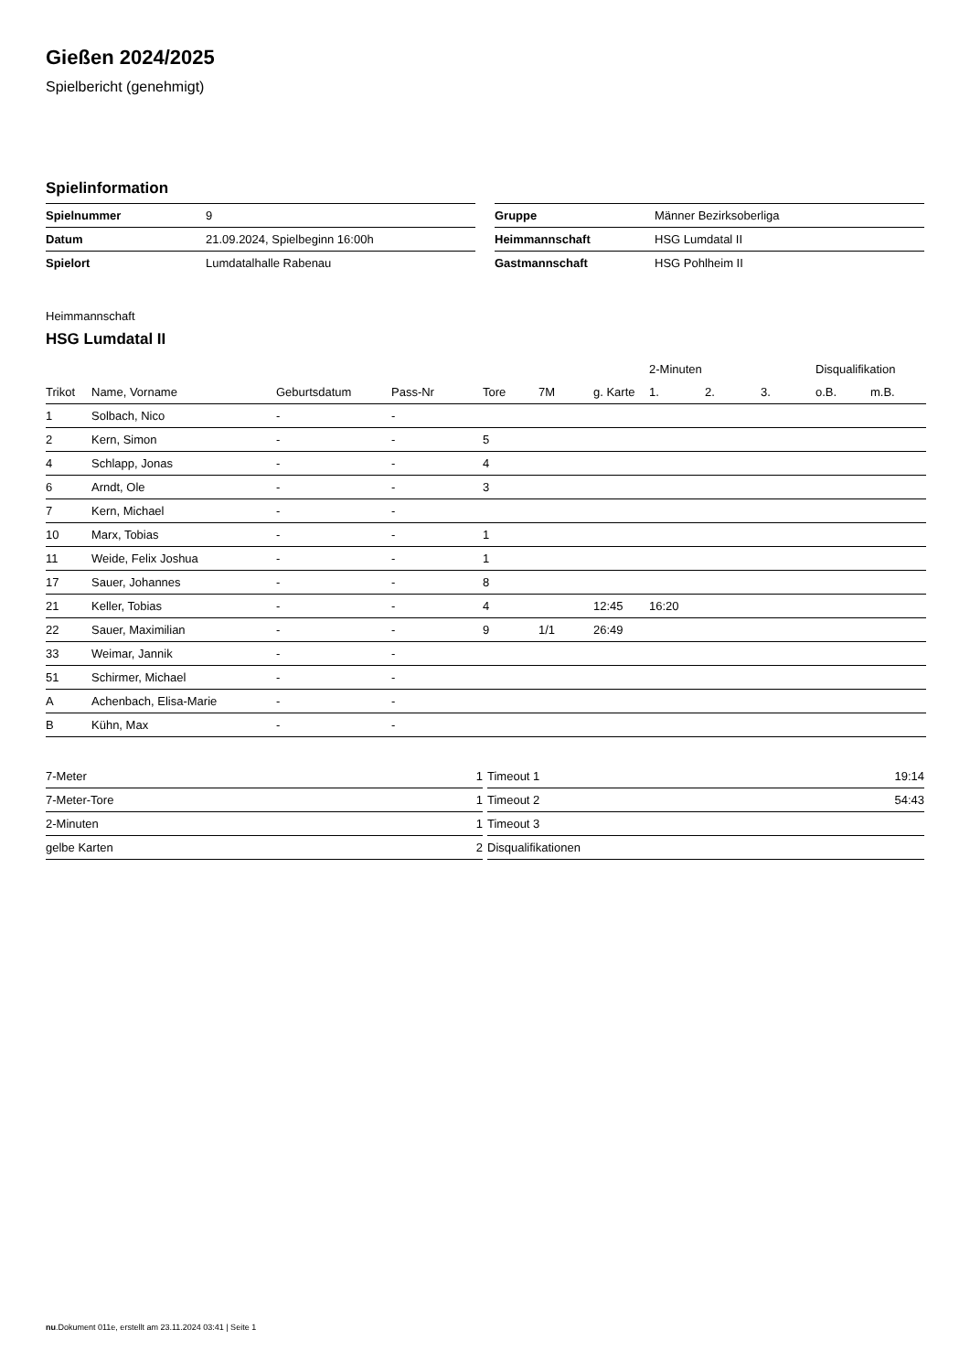Gießen 2024/2025
Spielbericht (genehmigt)
Spielinformation
| Spielnummer | 9 |
| Datum | 21.09.2024, Spielbeginn 16:00h |
| Spielort | Lumdatalhalle Rabenau |
| Gruppe | Männer Bezirksoberliga |
| Heimmannschaft | HSG Lumdatal II |
| Gastmannschaft | HSG Pohlheim II |
Heimmannschaft
HSG Lumdatal II
| | | | | | | | 2-Minuten | | | Disqualifikation | |
| --- | --- | --- | --- | --- | --- | --- | --- | --- | --- | --- | --- |
| Trikot | Name, Vorname | Geburtsdatum | Pass-Nr | Tore | 7M | g. Karte | 1. | 2. | 3. | o.B. | m.B. |
| 1 | Solbach, Nico | - | - | | | | | | | | |
| 2 | Kern, Simon | - | - | 5 | | | | | | | |
| 4 | Schlapp, Jonas | - | - | 4 | | | | | | | |
| 6 | Arndt, Ole | - | - | 3 | | | | | | | |
| 7 | Kern, Michael | - | - | | | | | | | | |
| 10 | Marx, Tobias | - | - | 1 | | | | | | | |
| 11 | Weide, Felix Joshua | - | - | 1 | | | | | | | |
| 17 | Sauer, Johannes | - | - | 8 | | | | | | | |
| 21 | Keller, Tobias | - | - | 4 | | 12:45 | 16:20 | | | | |
| 22 | Sauer, Maximilian | - | - | 9 | 1/1 | 26:49 | | | | | |
| 33 | Weimar, Jannik | - | - | | | | | | | | |
| 51 | Schirmer, Michael | - | - | | | | | | | | |
| A | Achenbach, Elisa-Marie | - | - | | | | | | | | |
| B | Kühn, Max | - | - | | | | | | | | |
| 7-Meter | 1 |
| 7-Meter-Tore | 1 |
| 2-Minuten | 1 |
| gelbe Karten | 2 |
| Timeout 1 | 19:14 |
| Timeout 2 | 54:43 |
| Timeout 3 | |
| Disqualifikationen | |
nu.Dokument 011e, erstellt am 23.11.2024 03:41 | Seite 1